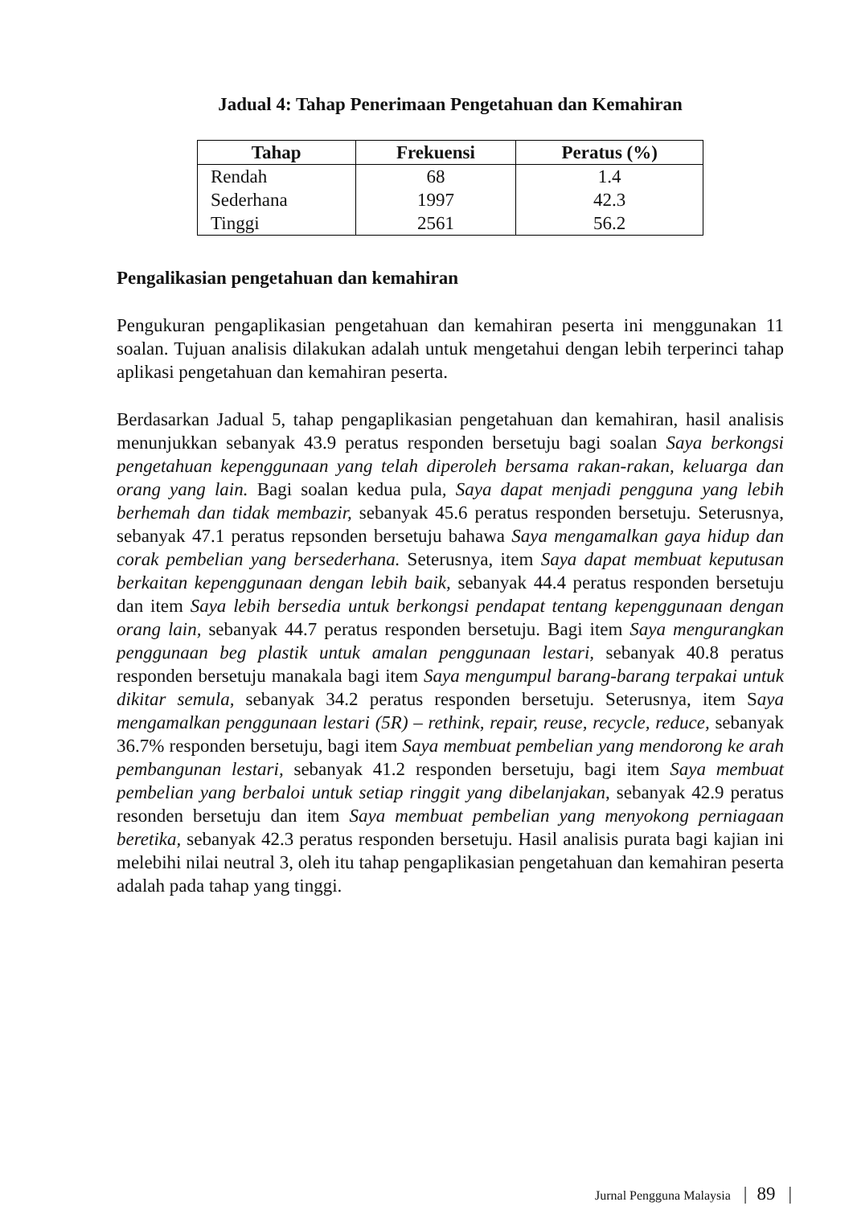Jadual 4: Tahap Penerimaan Pengetahuan dan Kemahiran
| Tahap | Frekuensi | Peratus (%) |
| --- | --- | --- |
| Rendah | 68 | 1.4 |
| Sederhana | 1997 | 42.3 |
| Tinggi | 2561 | 56.2 |
Pengalikasian pengetahuan dan kemahiran
Pengukuran pengaplikasian pengetahuan dan kemahiran peserta ini menggunakan 11 soalan. Tujuan analisis dilakukan adalah untuk mengetahui dengan lebih terperinci tahap aplikasi pengetahuan dan kemahiran peserta.
Berdasarkan Jadual 5, tahap pengaplikasian pengetahuan dan kemahiran, hasil analisis menunjukkan sebanyak 43.9 peratus responden bersetuju bagi soalan Saya berkongsi pengetahuan kepenggunaan yang telah diperoleh bersama rakan-rakan, keluarga dan orang yang lain. Bagi soalan kedua pula, Saya dapat menjadi pengguna yang lebih berhemah dan tidak membazir, sebanyak 45.6 peratus responden bersetuju. Seterusnya, sebanyak 47.1 peratus repsonden bersetuju bahawa Saya mengamalkan gaya hidup dan corak pembelian yang bersederhana. Seterusnya, item Saya dapat membuat keputusan berkaitan kepenggunaan dengan lebih baik, sebanyak 44.4 peratus responden bersetuju dan item Saya lebih bersedia untuk berkongsi pendapat tentang kepenggunaan dengan orang lain, sebanyak 44.7 peratus responden bersetuju. Bagi item Saya mengurangkan penggunaan beg plastik untuk amalan penggunaan lestari, sebanyak 40.8 peratus responden bersetuju manakala bagi item Saya mengumpul barang-barang terpakai untuk dikitar semula, sebanyak 34.2 peratus responden bersetuju. Seterusnya, item Saya mengamalkan penggunaan lestari (5R) – rethink, repair, reuse, recycle, reduce, sebanyak 36.7% responden bersetuju, bagi item Saya membuat pembelian yang mendorong ke arah pembangunan lestari, sebanyak 41.2 responden bersetuju, bagi item Saya membuat pembelian yang berbaloi untuk setiap ringgit yang dibelanjakan, sebanyak 42.9 peratus resonden bersetuju dan item Saya membuat pembelian yang menyokong perniagaan beretika, sebanyak 42.3 peratus responden bersetuju. Hasil analisis purata bagi kajian ini melebihi nilai neutral 3, oleh itu tahap pengaplikasian pengetahuan dan kemahiran peserta adalah pada tahap yang tinggi.
Jurnal Pengguna Malaysia | 89 |